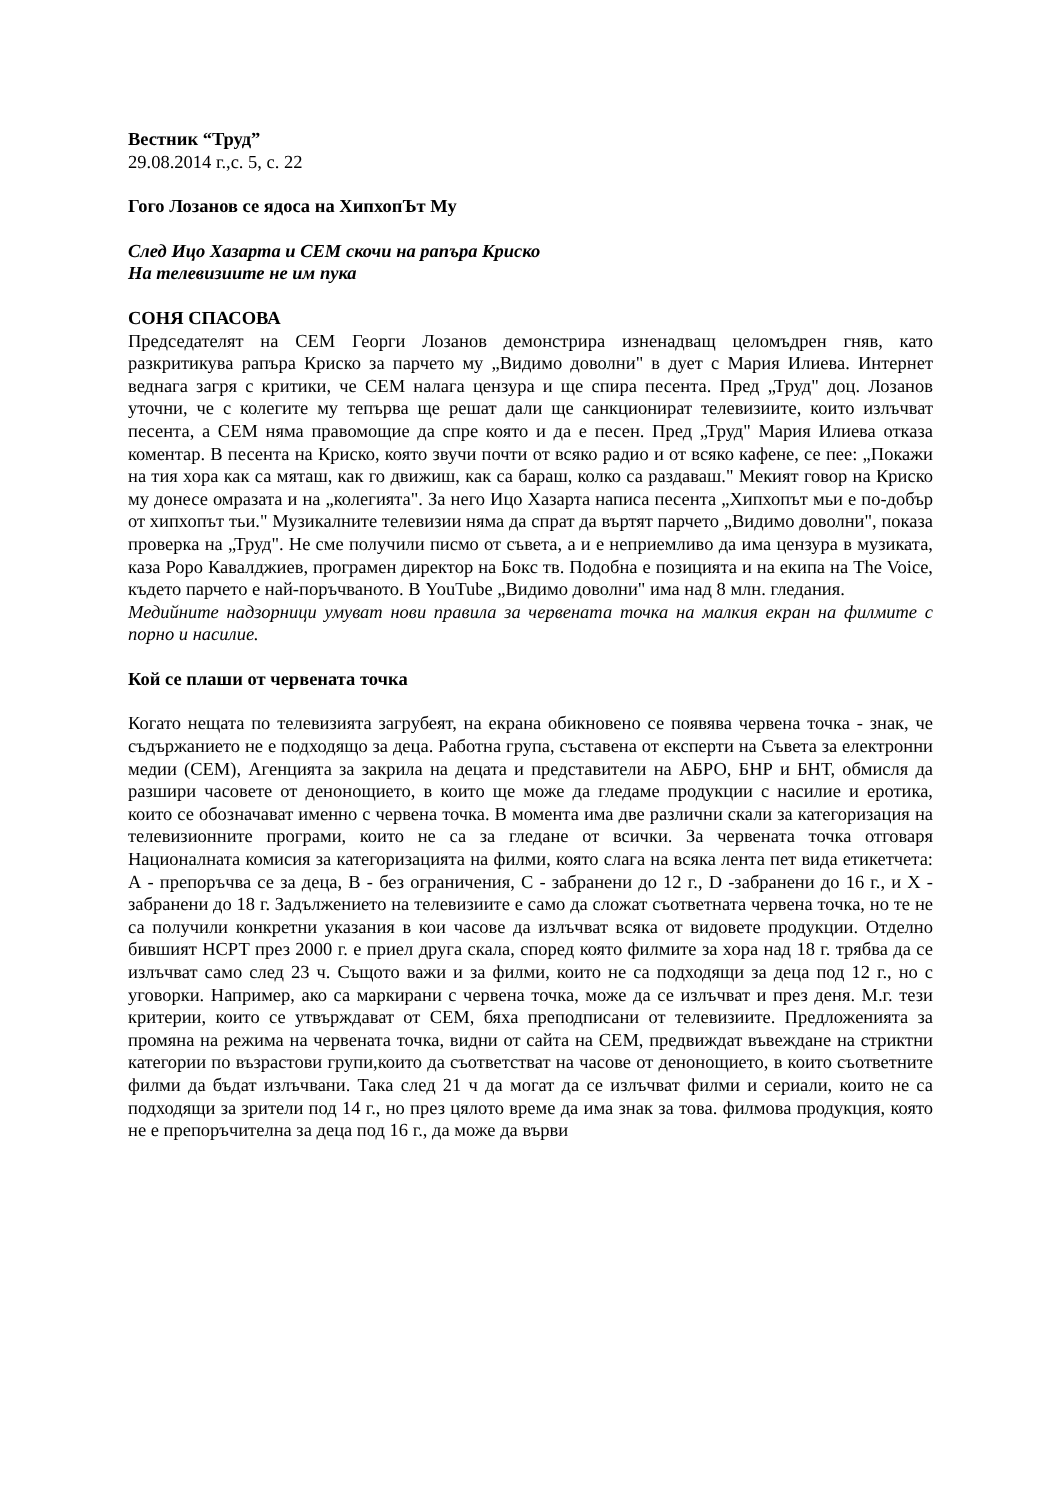Вестник “Труд”
29.08.2014 г.,с. 5, с. 22
Гого Лозанов се ядоса на ХипхопЪт Му
След Ицо Хазарта и СЕМ скочи на рапъра Криско
На телевизиите не им пука
СОНЯ СПАСОВА
Председателят на СЕМ Георги Лозанов демонстрира изненадващ целомъдрен гняв, като разкритикува рапъра Криско за парчето му „Видимо доволни" в дует с Мария Илиева. Интернет веднага загря с критики, че СЕМ налага цензура и ще спира песента. Пред „Труд" доц. Лозанов уточни, че с колегите му тепърва ще решат дали ще санкционират телевизиите, които излъчват песента, а СЕМ няма правомощие да спре която и да е песен. Пред „Труд" Мария Илиева отказа коментар. В песента на Криско, която звучи почти от всяко радио и от всяко кафене, се пее: „Покажи на тия хора как са мяташ, как го движиш, как са бараш, колко са раздаваш." Мекият говор на Криско му донесе омразата и на „колегията". За него Ицо Хазарта написа песента „Хипхопът мьи е по-добър от хипхопът тьи." Музикалните телевизии няма да спрат да въртят парчето „Видимо доволни", показа проверка на „Труд". Не сме получили писмо от съвета, а и е неприемливо да има цензура в музиката, каза Роро Кавалджиев, програмен директор на Бокс тв. Подобна е позицията и на екипа на The Voice, където парчето е най-поръчваното. В YouTube „Видимо доволни" има над 8 млн. гледания.
Медийните надзорници умуват нови правила за червената точка на малкия екран на филмите с порно и насилие.
Кой се плаши от червената точка
Когато нещата по телевизията загрубеят, на екрана обикновено се появява червена точка - знак, че съдържанието не е подходящо за деца. Работна група, съставена от експерти на Съвета за електронни медии (СЕМ), Агенцията за закрила на децата и представители на АБРО, БНР и БНТ, обмисля да разшири часовете от денонощието, в които ще може да гледаме продукции с насилие и еротика, които се обозначават именно с червена точка. В момента има две различни скали за категоризация на телевизионните програми, които не са за гледане от всички. За червената точка отговаря Националната комисия за категоризацията на филми, която слага на всяка лента пет вида етикетчета: А - препоръчва се за деца, В - без ограничения, С - забранени до 12 г., D -забранени до 16 г., и X - забранени до 18 г. Задължението на телевизиите е само да сложат съответната червена точка, но те не са получили конкретни указания в кои часове да излъчват всяка от видовете продукции. Отделно бившият НСРТ през 2000 г. е приел друга скала, според която филмите за хора над 18 г. трябва да се излъчват само след 23 ч. Същото важи и за филми, които не са подходящи за деца под 12 г., но с уговорки. Например, ако са маркирани с червена точка, може да се излъчват и през деня. М.г. тези критерии, които се утвърждават от СЕМ, бяха преподписани от телевизиите. Предложенията за промяна на режима на червената точка, видни от сайта на СЕМ, предвиждат въвеждане на стриктни категории по възрастови групи,които да съответстват на часове от денонощието, в които съответните филми да бъдат излъчвани. Така след 21 ч да могат да се излъчват филми и сериали, които не са подходящи за зрители под 14 г., но през цялото време да има знак за това. филмова продукция, която не е препоръчителна за деца под 16 г., да може да върви